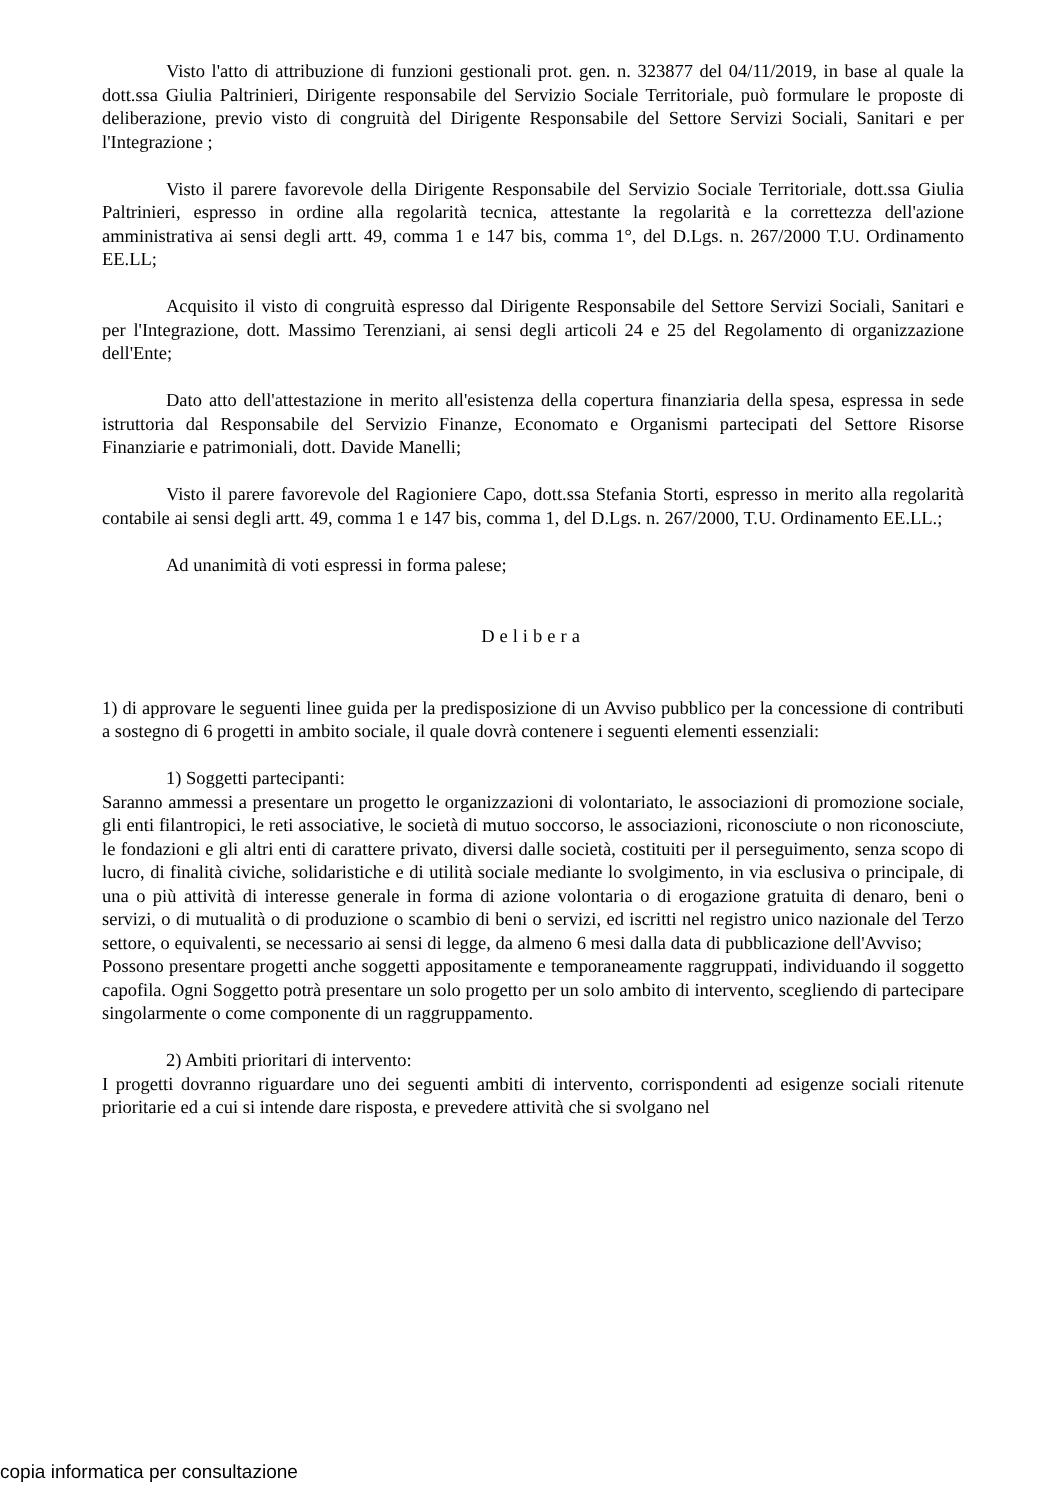Visto l'atto di attribuzione di funzioni gestionali prot. gen. n. 323877 del 04/11/2019, in base al quale la dott.ssa Giulia Paltrinieri, Dirigente responsabile del Servizio Sociale Territoriale, può formulare le proposte di deliberazione, previo visto di congruità del Dirigente Responsabile del Settore Servizi Sociali, Sanitari e per l'Integrazione ;
Visto il parere favorevole della Dirigente Responsabile del Servizio Sociale Territoriale, dott.ssa Giulia Paltrinieri, espresso in ordine alla regolarità tecnica, attestante la regolarità e la correttezza dell'azione amministrativa ai sensi degli artt. 49, comma 1 e 147 bis, comma 1°, del D.Lgs. n. 267/2000 T.U. Ordinamento EE.LL;
Acquisito il visto di congruità espresso dal Dirigente Responsabile del Settore Servizi Sociali, Sanitari e per l'Integrazione, dott. Massimo Terenziani, ai sensi degli articoli 24 e 25 del Regolamento di organizzazione dell'Ente;
Dato atto dell'attestazione in merito all'esistenza della copertura finanziaria della spesa, espressa in sede istruttoria dal Responsabile del Servizio Finanze, Economato e Organismi partecipati del Settore Risorse Finanziarie e patrimoniali, dott. Davide Manelli;
Visto il parere favorevole del Ragioniere Capo, dott.ssa Stefania Storti, espresso in merito alla regolarità contabile ai sensi degli artt. 49, comma 1 e 147 bis, comma 1, del D.Lgs. n. 267/2000, T.U. Ordinamento EE.LL.;
Ad unanimità di voti espressi in forma palese;
Delibera
1) di approvare le seguenti linee guida per la predisposizione di un Avviso pubblico per la concessione di contributi a sostegno di 6 progetti in ambito sociale, il quale dovrà contenere i seguenti elementi essenziali:
1) Soggetti partecipanti:
Saranno ammessi a presentare un progetto le organizzazioni di volontariato, le associazioni di promozione sociale, gli enti filantropici, le reti associative, le società di mutuo soccorso, le associazioni, riconosciute o non riconosciute, le fondazioni e gli altri enti di carattere privato, diversi dalle società, costituiti per il perseguimento, senza scopo di lucro, di finalità civiche, solidaristiche e di utilità sociale mediante lo svolgimento, in via esclusiva o principale, di una o più attività di interesse generale in forma di azione volontaria o di erogazione gratuita di denaro, beni o servizi, o di mutualità o di produzione o scambio di beni o servizi, ed iscritti nel registro unico nazionale del Terzo settore, o equivalenti, se necessario ai sensi di legge, da almeno 6 mesi dalla data di pubblicazione dell'Avviso;
Possono presentare progetti anche soggetti appositamente e temporaneamente raggruppati, individuando il soggetto capofila. Ogni Soggetto potrà presentare un solo progetto per un solo ambito di intervento, scegliendo di partecipare singolarmente o come componente di un raggruppamento.
2) Ambiti prioritari di intervento:
I progetti dovranno riguardare uno dei seguenti ambiti di intervento, corrispondenti ad esigenze sociali ritenute prioritarie ed a cui si intende dare risposta, e prevedere attività che si svolgano nel
copia informatica per consultazione